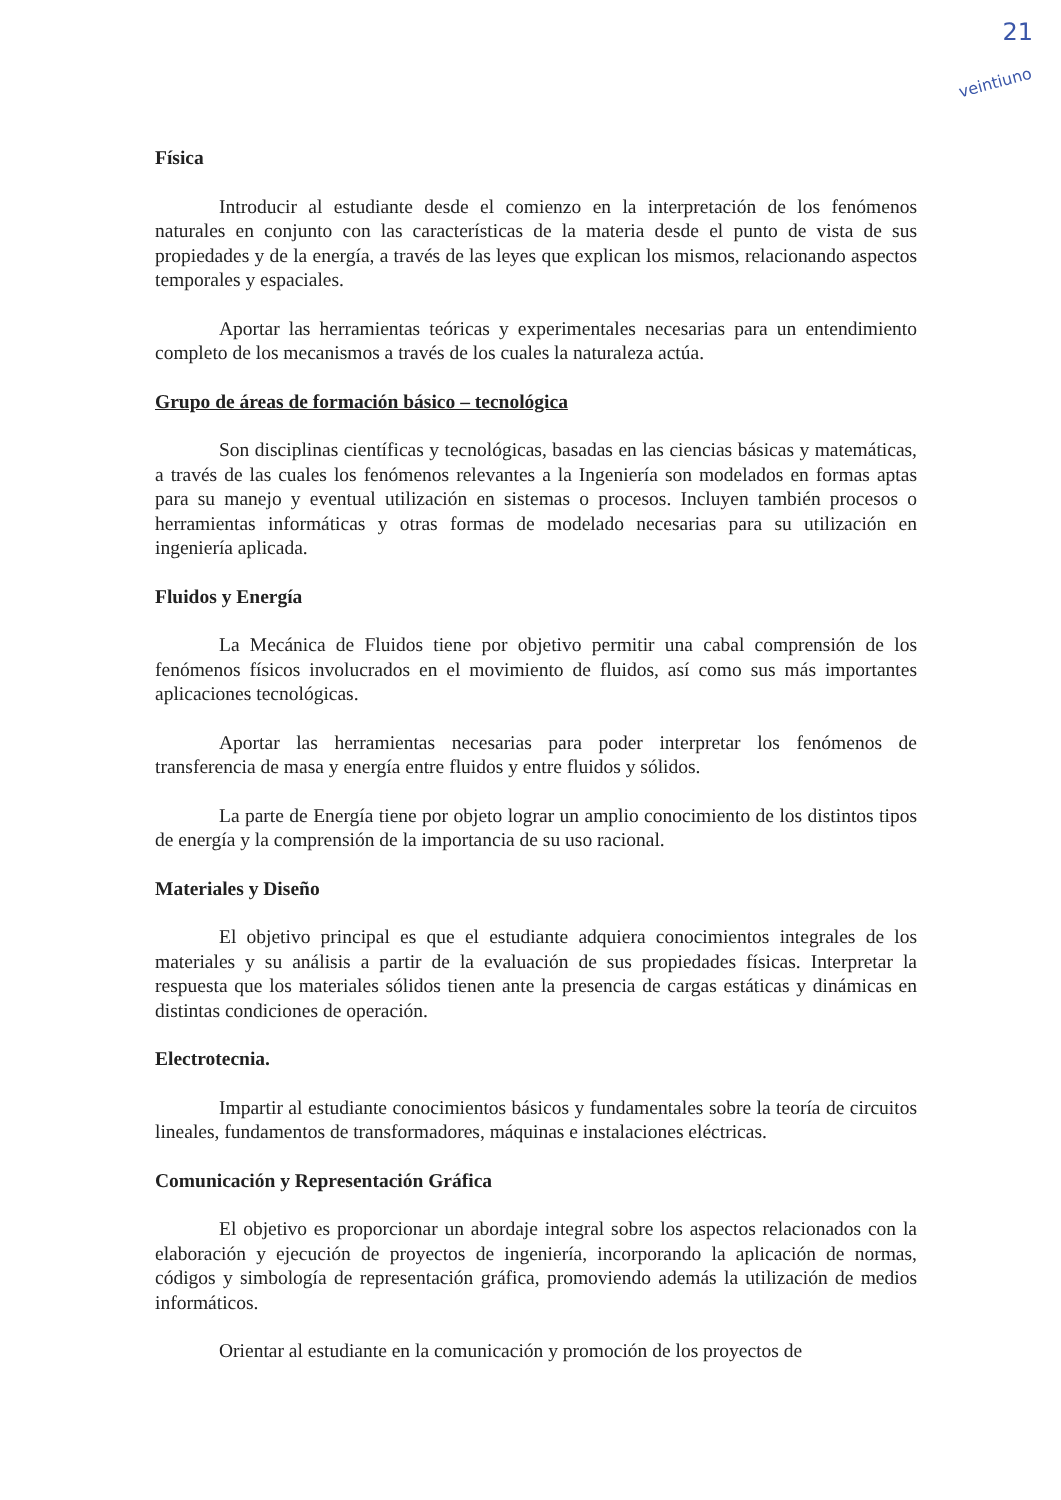21
veintiuno
Física
Introducir al estudiante desde el comienzo en la interpretación de los fenómenos naturales en conjunto con las características de la materia desde el punto de vista de sus propiedades y de la energía, a través de las leyes que explican los mismos, relacionando aspectos temporales y espaciales.
Aportar las herramientas teóricas y experimentales necesarias para un entendimiento completo de los mecanismos a través de los cuales la naturaleza actúa.
Grupo de áreas de formación básico – tecnológica
Son disciplinas científicas y tecnológicas, basadas en las ciencias básicas y matemáticas, a través de las cuales los fenómenos relevantes a la Ingeniería son modelados en formas aptas para su manejo y eventual utilización en sistemas o procesos. Incluyen también procesos o herramientas informáticas y otras formas de modelado necesarias para su utilización en ingeniería aplicada.
Fluidos y Energía
La Mecánica de Fluidos tiene por objetivo permitir una cabal comprensión de los fenómenos físicos involucrados en el movimiento de fluidos, así como sus más importantes aplicaciones tecnológicas.
Aportar las herramientas necesarias para poder interpretar los fenómenos de transferencia de masa y energía entre fluidos y entre fluidos y sólidos.
La parte de Energía tiene por objeto lograr un amplio conocimiento de los distintos tipos de energía y la comprensión de la importancia de su uso racional.
Materiales y Diseño
El objetivo principal es que el estudiante adquiera conocimientos integrales de los materiales y su análisis a partir de la evaluación de sus propiedades físicas. Interpretar la respuesta que los materiales sólidos tienen ante la presencia de cargas estáticas y dinámicas en distintas condiciones de operación.
Electrotecnia.
Impartir al estudiante conocimientos básicos y fundamentales sobre la teoría de circuitos lineales, fundamentos de transformadores, máquinas e instalaciones eléctricas.
Comunicación y Representación Gráfica
El objetivo es proporcionar un abordaje integral sobre los aspectos relacionados con la elaboración y ejecución de proyectos de ingeniería, incorporando la aplicación de normas, códigos y simbología de representación gráfica, promoviendo además la utilización de medios informáticos.
Orientar al estudiante en la comunicación y promoción de los proyectos de